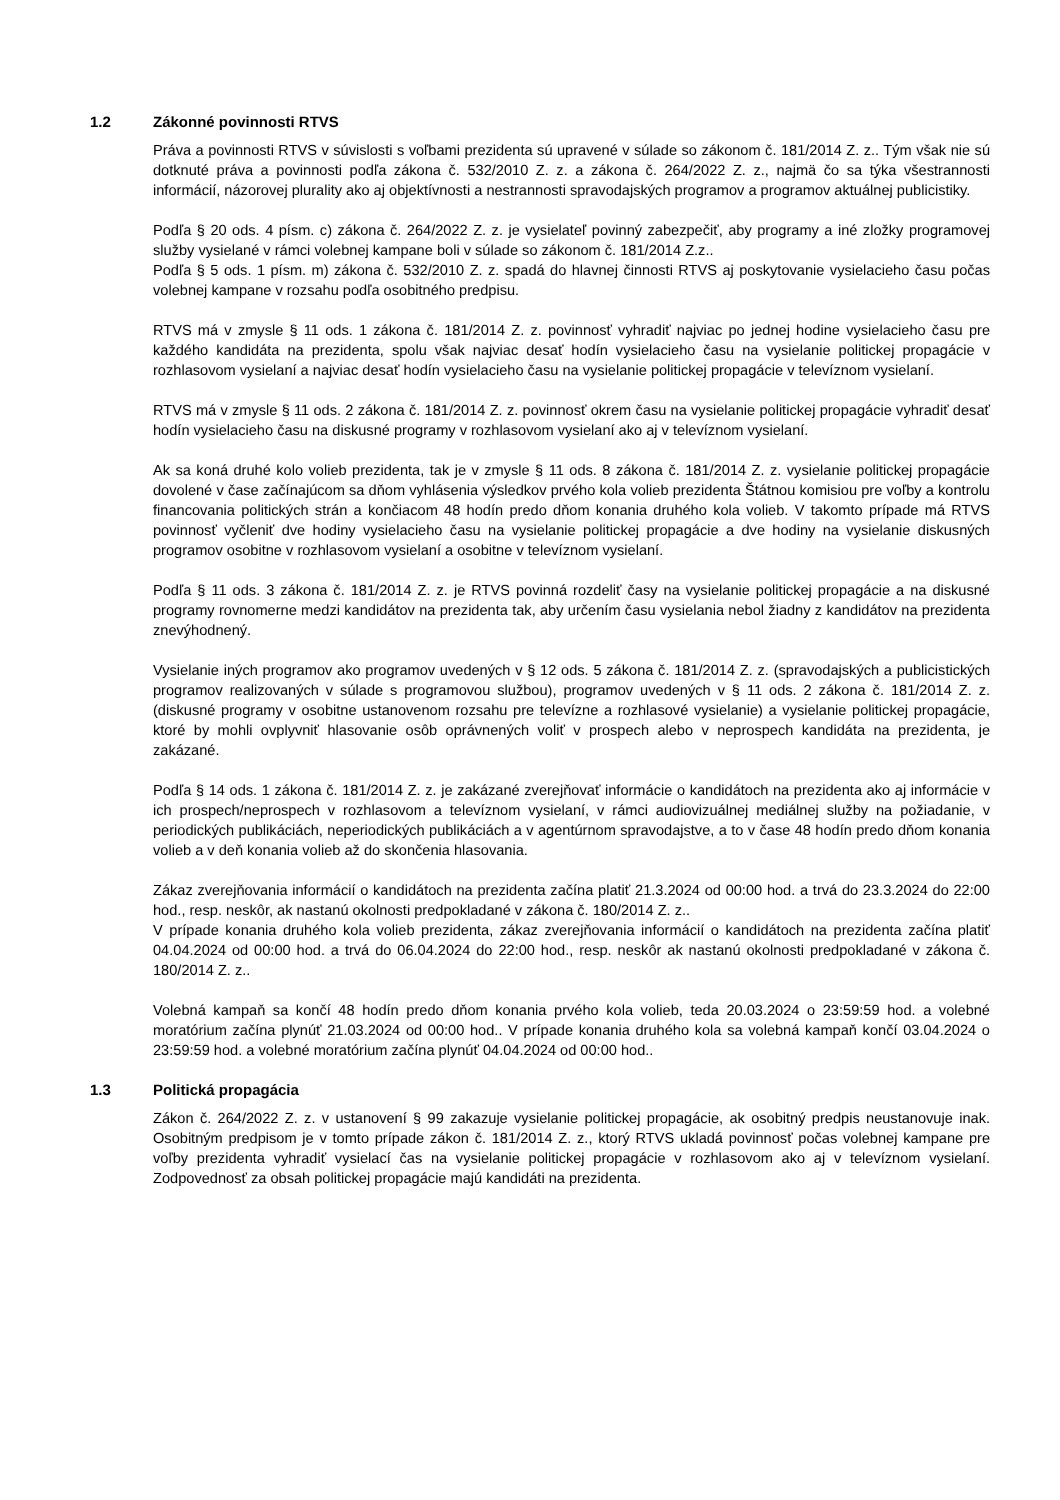1.2 Zákonné povinnosti RTVS
Práva a povinnosti RTVS v súvislosti s voľbami prezidenta sú upravené v súlade so zákonom č. 181/2014 Z. z.. Tým však nie sú dotknuté práva a povinnosti podľa zákona č. 532/2010 Z. z. a zákona č. 264/2022 Z. z., najmä čo sa týka všestrannosti informácií, názorovej plurality ako aj objektívnosti a nestrannosti spravodajských programov a programov aktuálnej publicistiky.
Podľa § 20 ods. 4 písm. c) zákona č. 264/2022 Z. z. je vysielateľ povinný zabezpečiť, aby programy a iné zložky programovej služby vysielané v rámci volebnej kampane boli v súlade so zákonom č. 181/2014 Z.z..
Podľa § 5 ods. 1 písm. m) zákona č. 532/2010 Z. z. spadá do hlavnej činnosti RTVS aj poskytovanie vysielacieho času počas volebnej kampane v rozsahu podľa osobitného predpisu.
RTVS má v zmysle § 11 ods. 1 zákona č. 181/2014 Z. z. povinnosť vyhradiť najviac po jednej hodine vysielacieho času pre každého kandidáta na prezidenta, spolu však najviac desať hodín vysielacieho času na vysielanie politickej propagácie v rozhlasovom vysielaní a najviac desať hodín vysielacieho času na vysielanie politickej propagácie v televíznom vysielaní.
RTVS má v zmysle § 11 ods. 2 zákona č. 181/2014 Z. z. povinnosť okrem času na vysielanie politickej propagácie vyhradiť desať hodín vysielacieho času na diskusné programy v rozhlasovom vysielaní ako aj v televíznom vysielaní.
Ak sa koná druhé kolo volieb prezidenta, tak je v zmysle § 11 ods. 8 zákona č. 181/2014 Z. z. vysielanie politickej propagácie dovolené v čase začínajúcom sa dňom vyhlásenia výsledkov prvého kola volieb prezidenta Štátnou komisiou pre voľby a kontrolu financovania politických strán a končiacom 48 hodín predo dňom konania druhého kola volieb. V takomto prípade má RTVS povinnosť vyčleniť dve hodiny vysielacieho času na vysielanie politickej propagácie a dve hodiny na vysielanie diskusných programov osobitne v rozhlasovom vysielaní a osobitne v televíznom vysielaní.
Podľa § 11 ods. 3 zákona č. 181/2014 Z. z. je RTVS povinná rozdeliť časy na vysielanie politickej propagácie a na diskusné programy rovnomerne medzi kandidátov na prezidenta tak, aby určením času vysielania nebol žiadny z kandidátov na prezidenta znevýhodnený.
Vysielanie iných programov ako programov uvedených v § 12 ods. 5 zákona č. 181/2014 Z. z. (spravodajských a publicistických programov realizovaných v súlade s programovou službou), programov uvedených v § 11 ods. 2 zákona č. 181/2014 Z. z. (diskusné programy v osobitne ustanovenom rozsahu pre televízne a rozhlasové vysielanie) a vysielanie politickej propagácie, ktoré by mohli ovplyvniť hlasovanie osôb oprávnených voliť v prospech alebo v neprospech kandidáta na prezidenta, je zakázané.
Podľa § 14 ods. 1 zákona č. 181/2014 Z. z. je zakázané zverejňovať informácie o kandidátoch na prezidenta ako aj informácie v ich prospech/neprospech v rozhlasovom a televíznom vysielaní, v rámci audiovizuálnej mediálnej služby na požiadanie, v periodických publikáciách, neperiodických publikáciách a v agentúrnom spravodajstve, a to v čase 48 hodín predo dňom konania volieb a v deň konania volieb až do skončenia hlasovania.
Zákaz zverejňovania informácií o kandidátoch na prezidenta začína platiť 21.3.2024 od 00:00 hod. a trvá do 23.3.2024 do 22:00 hod., resp. neskôr, ak nastanú okolnosti predpokladané v zákona č. 180/2014 Z. z..
V prípade konania druhého kola volieb prezidenta, zákaz zverejňovania informácií o kandidátoch na prezidenta začína platiť 04.04.2024 od 00:00 hod. a trvá do 06.04.2024 do 22:00 hod., resp. neskôr ak nastanú okolnosti predpokladané v zákona č. 180/2014 Z. z..
Volebná kampaň sa končí 48 hodín predo dňom konania prvého kola volieb, teda 20.03.2024 o 23:59:59 hod. a volebné moratórium začína plynúť 21.03.2024 od 00:00 hod.. V prípade konania druhého kola sa volebná kampaň končí 03.04.2024 o 23:59:59 hod. a volebné moratórium začína plynúť 04.04.2024 od 00:00 hod..
1.3 Politická propagácia
Zákon č. 264/2022 Z. z. v ustanovení § 99 zakazuje vysielanie politickej propagácie, ak osobitný predpis neustanovuje inak. Osobitným predpisom je v tomto prípade zákon č. 181/2014 Z. z., ktorý RTVS ukladá povinnosť počas volebnej kampane pre voľby prezidenta vyhradiť vysielací čas na vysielanie politickej propagácie v rozhlasovom ako aj v televíznom vysielaní. Zodpovednosť za obsah politickej propagácie majú kandidáti na prezidenta.